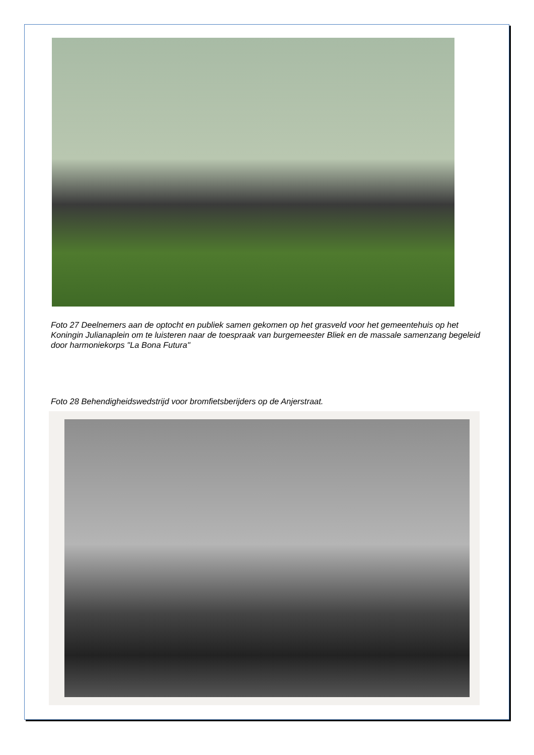Foto 27 Deelnemers aan de optocht en publiek samen gekomen op het grasveld voor het gemeentehuis op het Koningin Julianaplein om te luisteren naar de toespraak van burgemeester Bliek en de massale samenzang begeleid door harmoniekorps "La Bona Futura"
Foto 28 Behendigheidswedstrijd voor bromfietsberijders op de Anjerstraat.